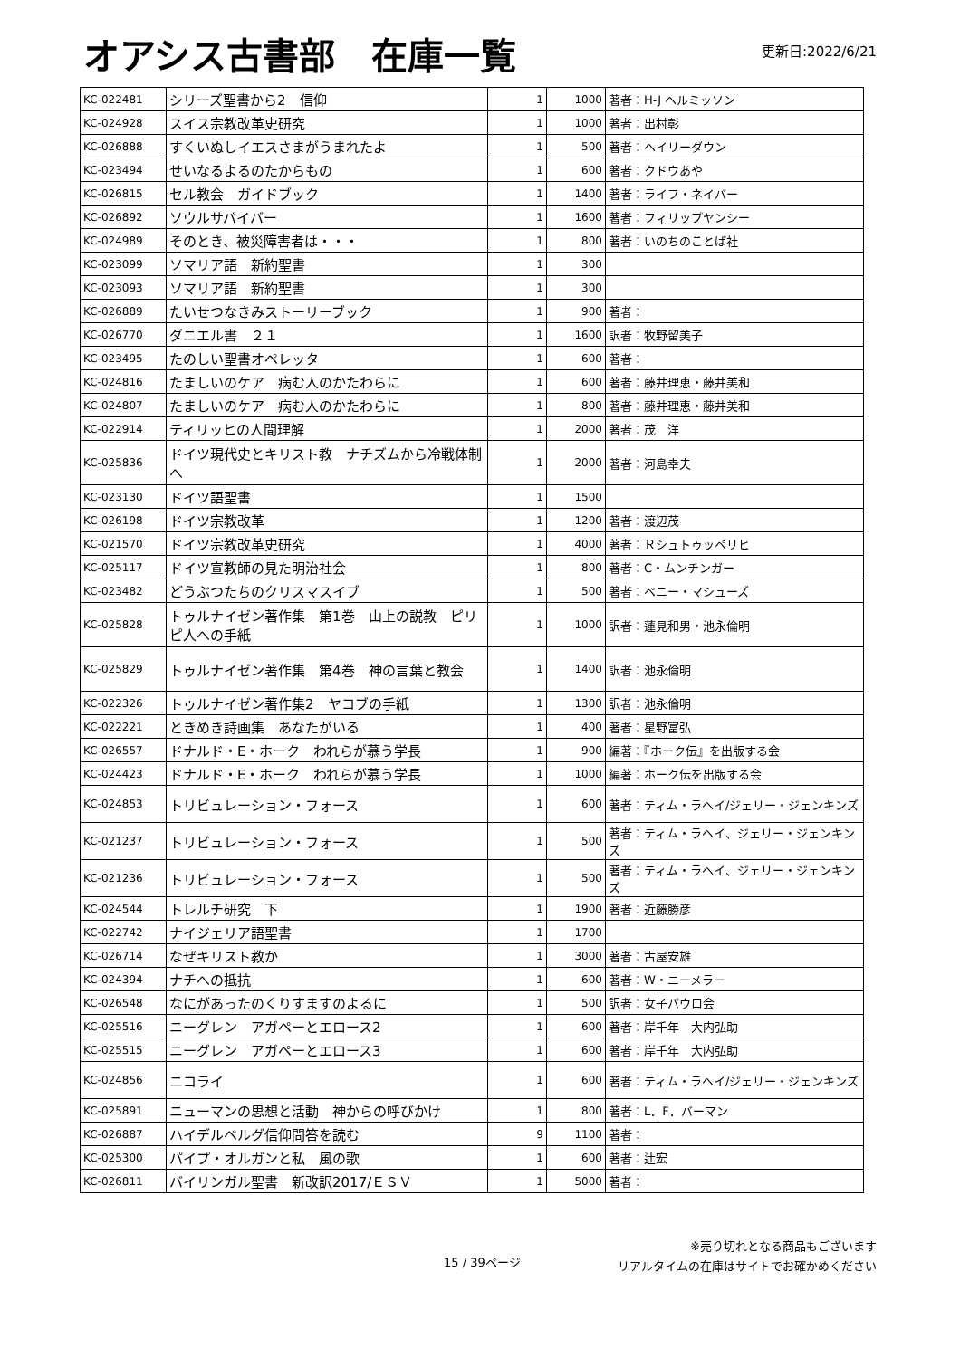オアシス古書部　在庫一覧
更新日:2022/6/21
| KC-022481 | シリーズ聖書から2 信仰 | 1 | 1000 | 著者：H-J ヘルミッソン |
| KC-024928 | スイス宗教改革史研究 | 1 | 1000 | 著者：出村彰 |
| KC-026888 | すくいぬしイエスさまがうまれたよ | 1 | 500 | 著者：ヘイリーダウン |
| KC-023494 | せいなるよるのたからもの | 1 | 600 | 著者：クドウあや |
| KC-026815 | セル教会 ガイドブック | 1 | 1400 | 著者：ライフ・ネイバー |
| KC-026892 | ソウルサバイバー | 1 | 1600 | 著者：フィリップヤンシー |
| KC-024989 | そのとき、被災障害者は・・・ | 1 | 800 | 著者：いのちのことば社 |
| KC-023099 | ソマリア語 新約聖書 | 1 | 300 | |
| KC-023093 | ソマリア語 新約聖書 | 1 | 300 | |
| KC-026889 | たいせつなきみストーリーブック | 1 | 900 | 著者： |
| KC-026770 | ダニエル書 ２１ | 1 | 1600 | 訳者：牧野留美子 |
| KC-023495 | たのしい聖書オペレッタ | 1 | 600 | 著者： |
| KC-024816 | たましいのケア 病む人のかたわらに | 1 | 600 | 著者：藤井理恵・藤井美和 |
| KC-024807 | たましいのケア 病む人のかたわらに | 1 | 800 | 著者：藤井理恵・藤井美和 |
| KC-022914 | ティリッヒの人間理解 | 1 | 2000 | 著者：茂 洋 |
| KC-025836 | ドイツ現代史とキリスト教 ナチズムから冷戦体制へ | 1 | 2000 | 著者：河島幸夫 |
| KC-023130 | ドイツ語聖書 | 1 | 1500 | |
| KC-026198 | ドイツ宗教改革 | 1 | 1200 | 著者：渡辺茂 |
| KC-021570 | ドイツ宗教改革史研究 | 1 | 4000 | 著者：Ｒシュトゥッペリヒ |
| KC-025117 | ドイツ宣教師の見た明治社会 | 1 | 800 | 著者：C・ムンチンガー |
| KC-023482 | どうぶつたちのクリスマスイブ | 1 | 500 | 著者：ペニー・マシューズ |
| KC-025828 | トゥルナイゼン著作集 第1巻 山上の説教 ピリピ人への手紙 | 1 | 1000 | 訳者：蓮見和男・池永倫明 |
| KC-025829 | トゥルナイゼン著作集 第4巻 神の言葉と教会 | 1 | 1400 | 訳者：池永倫明 |
| KC-022326 | トゥルナイゼン著作集2 ヤコブの手紙 | 1 | 1300 | 訳者：池永倫明 |
| KC-022221 | ときめき詩画集 あなたがいる | 1 | 400 | 著者：星野富弘 |
| KC-026557 | ドナルド・E・ホーク われらが慕う学長 | 1 | 900 | 編著：『ホーク伝』を出版する会 |
| KC-024423 | ドナルド・E・ホーク われらが慕う学長 | 1 | 1000 | 編著：ホーク伝を出版する会 |
| KC-024853 | トリビュレーション・フォース | 1 | 600 | 著者：ティム・ラヘイ/ジェリー・ジェンキンズ |
| KC-021237 | トリビュレーション・フォース | 1 | 500 | 著者：ティム・ラヘイ、ジェリー・ジェンキンズ |
| KC-021236 | トリビュレーション・フォース | 1 | 500 | 著者：ティム・ラヘイ、ジェリー・ジェンキンズ |
| KC-024544 | トレルチ研究 下 | 1 | 1900 | 著者：近藤勝彦 |
| KC-022742 | ナイジェリア語聖書 | 1 | 1700 | |
| KC-026714 | なぜキリスト教か | 1 | 3000 | 著者：古屋安雄 |
| KC-024394 | ナチへの抵抗 | 1 | 600 | 著者：W・ニーメラー |
| KC-026548 | なにがあったのくりすますのよるに | 1 | 500 | 訳者：女子パウロ会 |
| KC-025516 | ニーグレン アガペーとエロース2 | 1 | 600 | 著者：岸千年 大内弘助 |
| KC-025515 | ニーグレン アガペーとエロース3 | 1 | 600 | 著者：岸千年 大内弘助 |
| KC-024856 | ニコライ | 1 | 600 | 著者：ティム・ラヘイ/ジェリー・ジェンキンズ |
| KC-025891 | ニューマンの思想と活動 神からの呼びかけ | 1 | 800 | 著者：L．F．バーマン |
| KC-026887 | ハイデルベルグ信仰問答を読む | 9 | 1100 | 著者： |
| KC-025300 | パイプ・オルガンと私 風の歌 | 1 | 600 | 著者：辻宏 |
| KC-026811 | バイリンガル聖書 新改訳2017/ＥＳＶ | 1 | 5000 | 著者： |
15 / 39ページ
※売り切れとなる商品もございます
リアルタイムの在庫はサイトでお確かめください